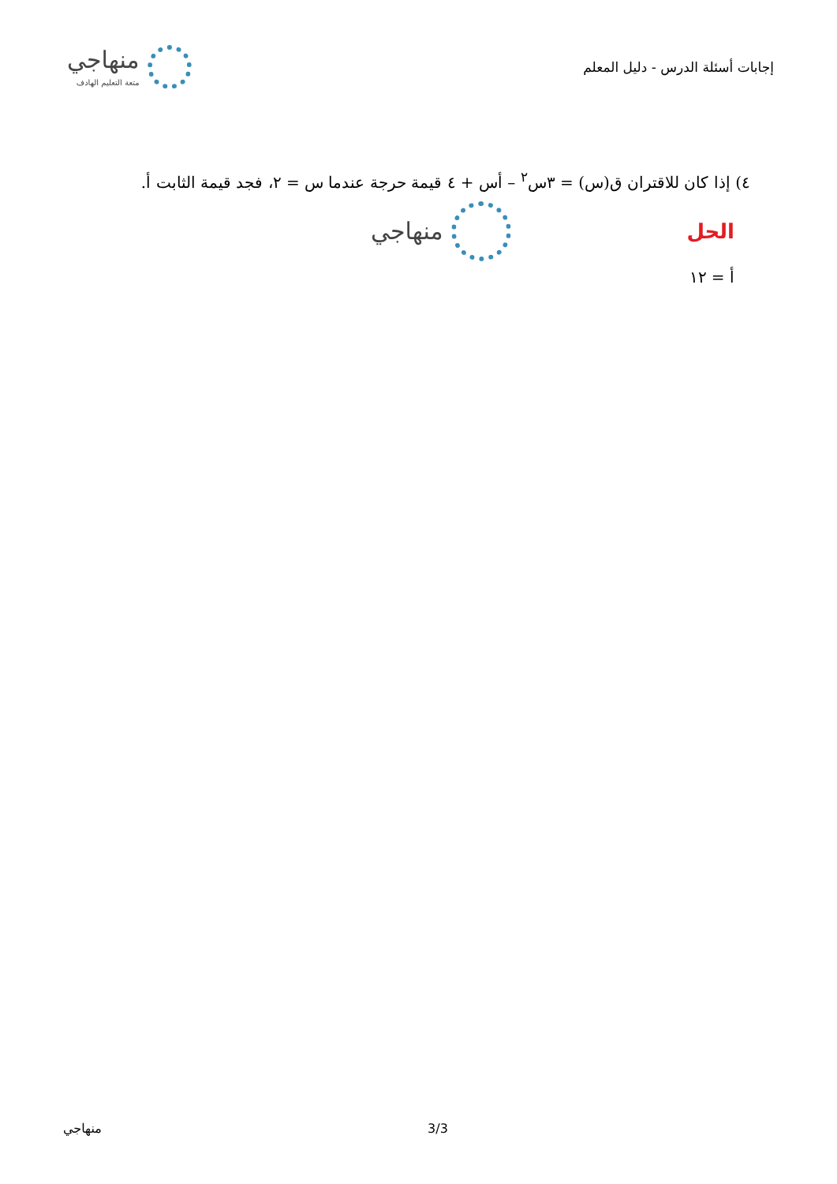منهاجي
متعة التعليم الهادف
إجابات أسئلة الدرس - دليل المعلم
٤) إذا كان للاقتران ق(س) = ٣س<sup>٢</sup> – أس + ٤ قيمة حرجة عندما س = ٢، فجد قيمة الثابت أ.
الحل
منهاجي
أ = ١٢
منهاجي 3/3